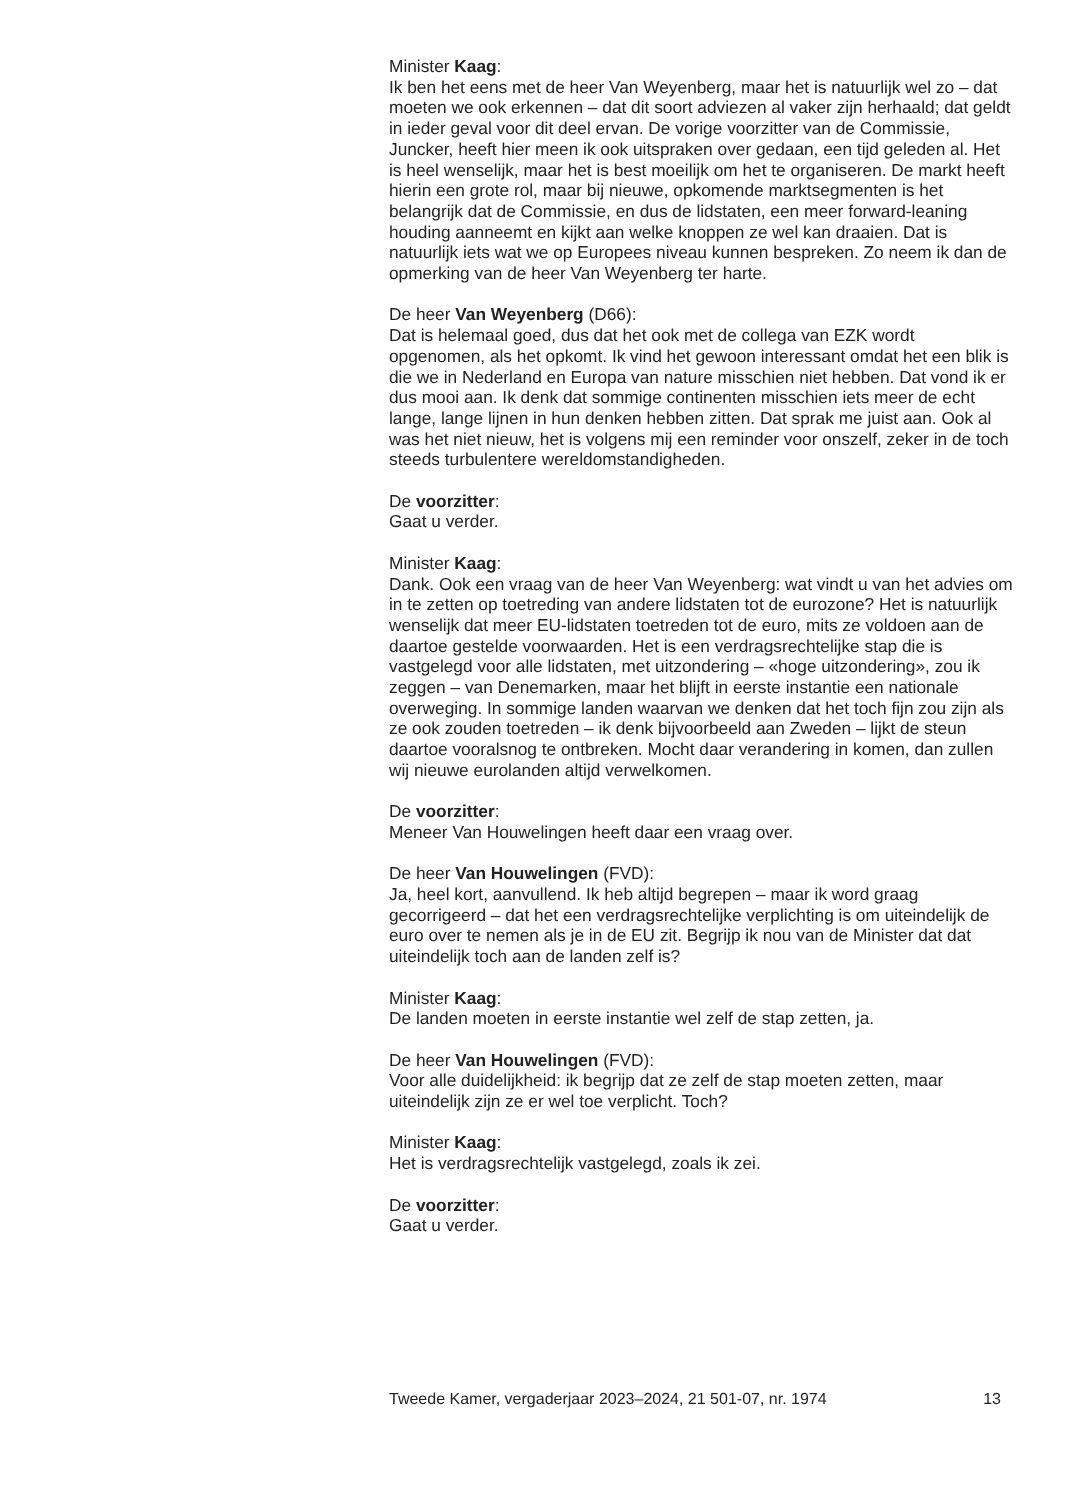Minister Kaag:
Ik ben het eens met de heer Van Weyenberg, maar het is natuurlijk wel zo – dat moeten we ook erkennen – dat dit soort adviezen al vaker zijn herhaald; dat geldt in ieder geval voor dit deel ervan. De vorige voorzitter van de Commissie, Juncker, heeft hier meen ik ook uitspraken over gedaan, een tijd geleden al. Het is heel wenselijk, maar het is best moeilijk om het te organiseren. De markt heeft hierin een grote rol, maar bij nieuwe, opkomende marktsegmenten is het belangrijk dat de Commissie, en dus de lidstaten, een meer forward-leaning houding aanneemt en kijkt aan welke knoppen ze wel kan draaien. Dat is natuurlijk iets wat we op Europees niveau kunnen bespreken. Zo neem ik dan de opmerking van de heer Van Weyenberg ter harte.
De heer Van Weyenberg (D66):
Dat is helemaal goed, dus dat het ook met de collega van EZK wordt opgenomen, als het opkomt. Ik vind het gewoon interessant omdat het een blik is die we in Nederland en Europa van nature misschien niet hebben. Dat vond ik er dus mooi aan. Ik denk dat sommige continenten misschien iets meer de echt lange, lange lijnen in hun denken hebben zitten. Dat sprak me juist aan. Ook al was het niet nieuw, het is volgens mij een reminder voor onszelf, zeker in de toch steeds turbulentere wereldomstandigheden.
De voorzitter:
Gaat u verder.
Minister Kaag:
Dank. Ook een vraag van de heer Van Weyenberg: wat vindt u van het advies om in te zetten op toetreding van andere lidstaten tot de eurozone? Het is natuurlijk wenselijk dat meer EU-lidstaten toetreden tot de euro, mits ze voldoen aan de daartoe gestelde voorwaarden. Het is een verdragsrechtelijke stap die is vastgelegd voor alle lidstaten, met uitzondering – «hoge uitzondering», zou ik zeggen – van Denemarken, maar het blijft in eerste instantie een nationale overweging. In sommige landen waarvan we denken dat het toch fijn zou zijn als ze ook zouden toetreden – ik denk bijvoorbeeld aan Zweden – lijkt de steun daartoe vooralsnog te ontbreken. Mocht daar verandering in komen, dan zullen wij nieuwe eurolanden altijd verwelkomen.
De voorzitter:
Meneer Van Houwelingen heeft daar een vraag over.
De heer Van Houwelingen (FVD):
Ja, heel kort, aanvullend. Ik heb altijd begrepen – maar ik word graag gecorrigeerd – dat het een verdragsrechtelijke verplichting is om uiteindelijk de euro over te nemen als je in de EU zit. Begrijp ik nou van de Minister dat dat uiteindelijk toch aan de landen zelf is?
Minister Kaag:
De landen moeten in eerste instantie wel zelf de stap zetten, ja.
De heer Van Houwelingen (FVD):
Voor alle duidelijkheid: ik begrijp dat ze zelf de stap moeten zetten, maar uiteindelijk zijn ze er wel toe verplicht. Toch?
Minister Kaag:
Het is verdragsrechtelijk vastgelegd, zoals ik zei.
De voorzitter:
Gaat u verder.
Tweede Kamer, vergaderjaar 2023–2024, 21 501-07, nr. 1974 13